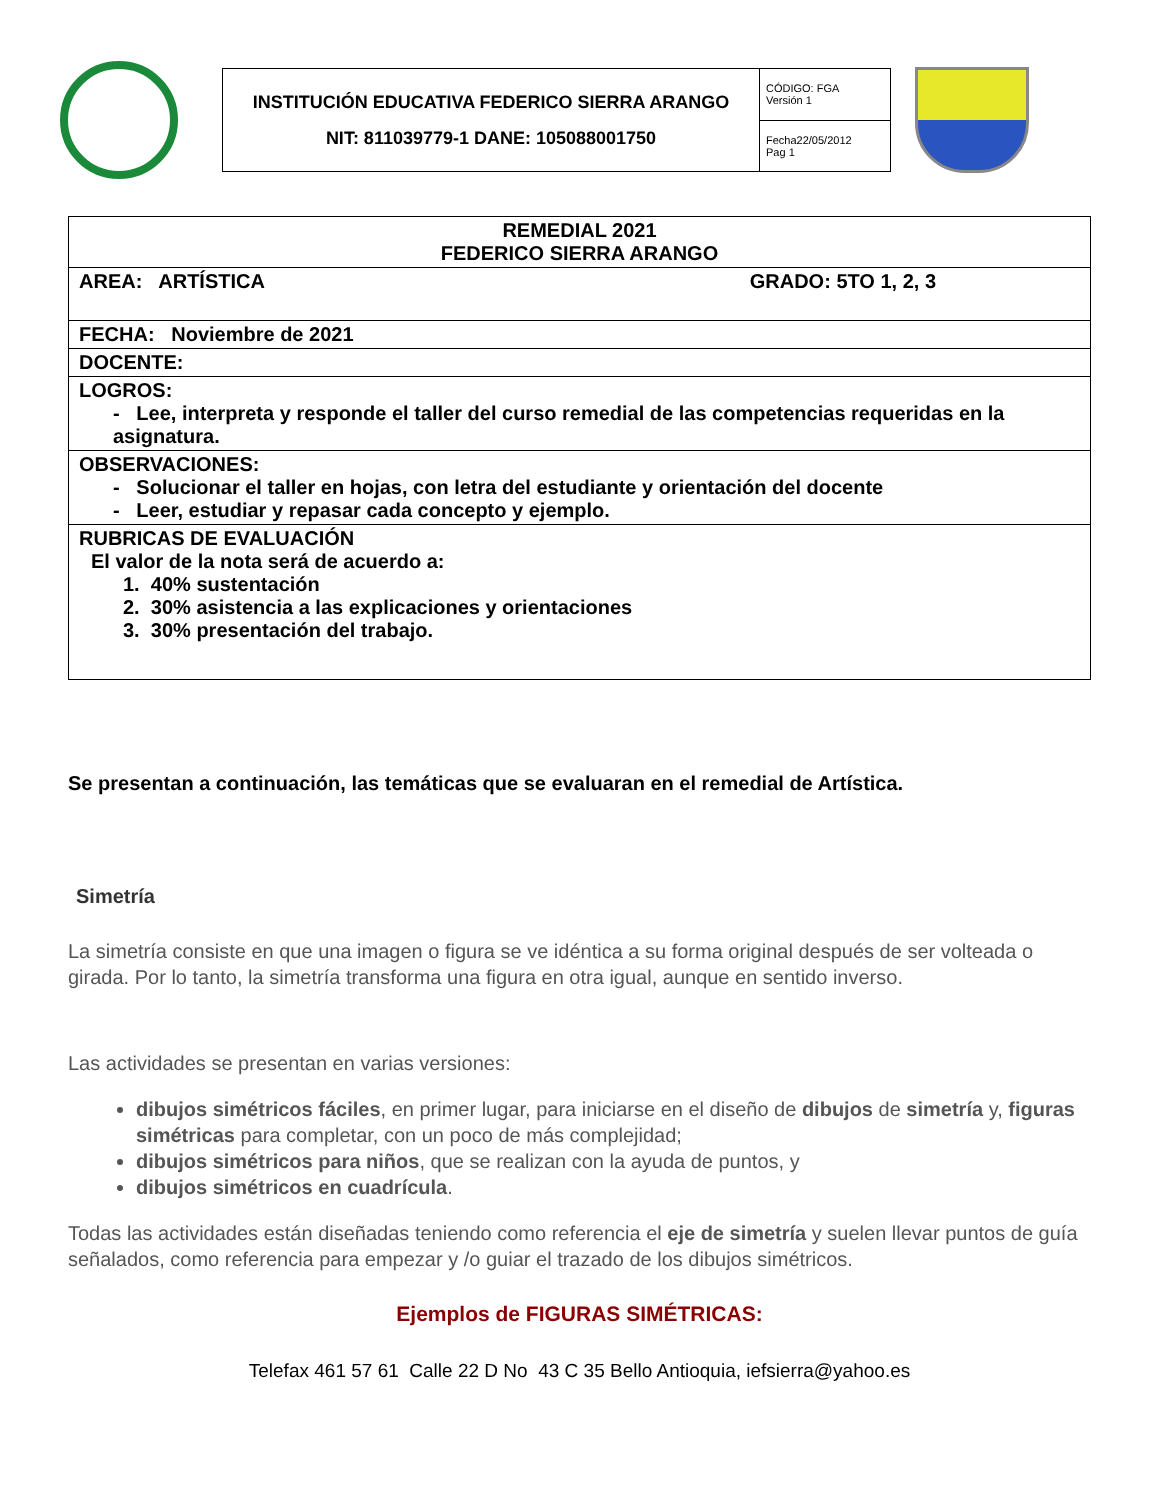| INSTITUCIÓN EDUCATIVA FEDERICO SIERRA ARANGO NIT: 811039779-1 DANE: 105088001750 | CÓDIGO: FGA Versión 1 |
| | Fecha22/05/2012 Pag 1 |
| REMEDIAL 2021 FEDERICO SIERRA ARANGO |
| AREA: ARTÍSTICA GRADO: 5TO 1, 2, 3 |
| FECHA: Noviembre de 2021 |
| DOCENTE: |
| LOGROS: - Lee, interpreta y responde el taller del curso remedial de las competencias requeridas en la asignatura. |
| OBSERVACIONES: - Solucionar el taller en hojas, con letra del estudiante y orientación del docente - Leer, estudiar y repasar cada concepto y ejemplo. |
| RUBRICAS DE EVALUACIÓN El valor de la nota será de acuerdo a: 1. 40% sustentación 2. 30% asistencia a las explicaciones y orientaciones 3. 30% presentación del trabajo. |
Se presentan a continuación, las temáticas que se evaluaran en el remedial de Artística.
Simetría
La simetría consiste en que una imagen o figura se ve idéntica a su forma original después de ser volteada o girada. Por lo tanto, la simetría transforma una figura en otra igual, aunque en sentido inverso.
Las actividades se presentan en varias versiones:
dibujos simétricos fáciles, en primer lugar, para iniciarse en el diseño de dibujos de simetría y, figuras simétricas para completar, con un poco de más complejidad;
dibujos simétricos para niños, que se realizan con la ayuda de puntos, y
dibujos simétricos en cuadrícula.
Todas las actividades están diseñadas teniendo como referencia el eje de simetría y suelen llevar puntos de guía señalados, como referencia para empezar y /o guiar el trazado de los dibujos simétricos.
Ejemplos de FIGURAS SIMÉTRICAS:
Telefax 461 57 61 Calle 22 D No 43 C 35 Bello Antioquia, iefsierra@yahoo.es